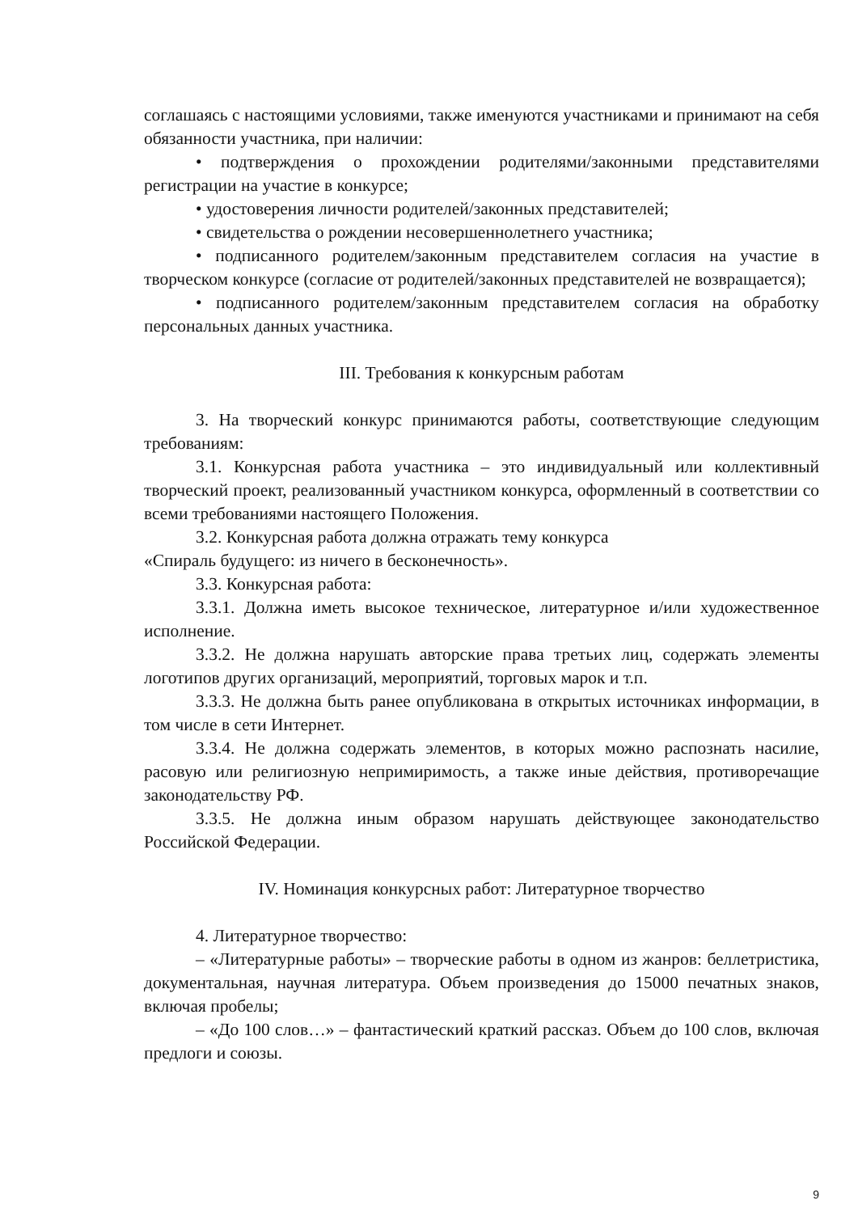соглашаясь с настоящими условиями, также именуются участниками и принимают на себя обязанности участника, при наличии:
• подтверждения о прохождении родителями/законными представителями регистрации на участие в конкурсе;
• удостоверения личности родителей/законных представителей;
• свидетельства о рождении несовершеннолетнего участника;
• подписанного родителем/законным представителем согласия на участие в творческом конкурсе (согласие от родителей/законных представителей не возвращается);
• подписанного родителем/законным представителем согласия на обработку персональных данных участника.
III. Требования к конкурсным работам
3. На творческий конкурс принимаются работы, соответствующие следующим требованиям:
3.1. Конкурсная работа участника – это индивидуальный или коллективный творческий проект, реализованный участником конкурса, оформленный в соответствии со всеми требованиями настоящего Положения.
3.2. Конкурсная работа должна отражать тему конкурса
«Спираль будущего: из ничего в бесконечность».
3.3. Конкурсная работа:
3.3.1. Должна иметь высокое техническое, литературное и/или художественное исполнение.
3.3.2. Не должна нарушать авторские права третьих лиц, содержать элементы логотипов других организаций, мероприятий, торговых марок и т.п.
3.3.3. Не должна быть ранее опубликована в открытых источниках информации, в том числе в сети Интернет.
3.3.4. Не должна содержать элементов, в которых можно распознать насилие, расовую или религиозную непримиримость, а также иные действия, противоречащие законодательству РФ.
3.3.5. Не должна иным образом нарушать действующее законодательство Российской Федерации.
IV. Номинация конкурсных работ: Литературное творчество
4. Литературное творчество:
– «Литературные работы» – творческие работы в одном из жанров: беллетристика, документальная, научная литература. Объем произведения до 15000 печатных знаков, включая пробелы;
– «До 100 слов…» – фантастический краткий рассказ. Объем до 100 слов, включая предлоги и союзы.
9